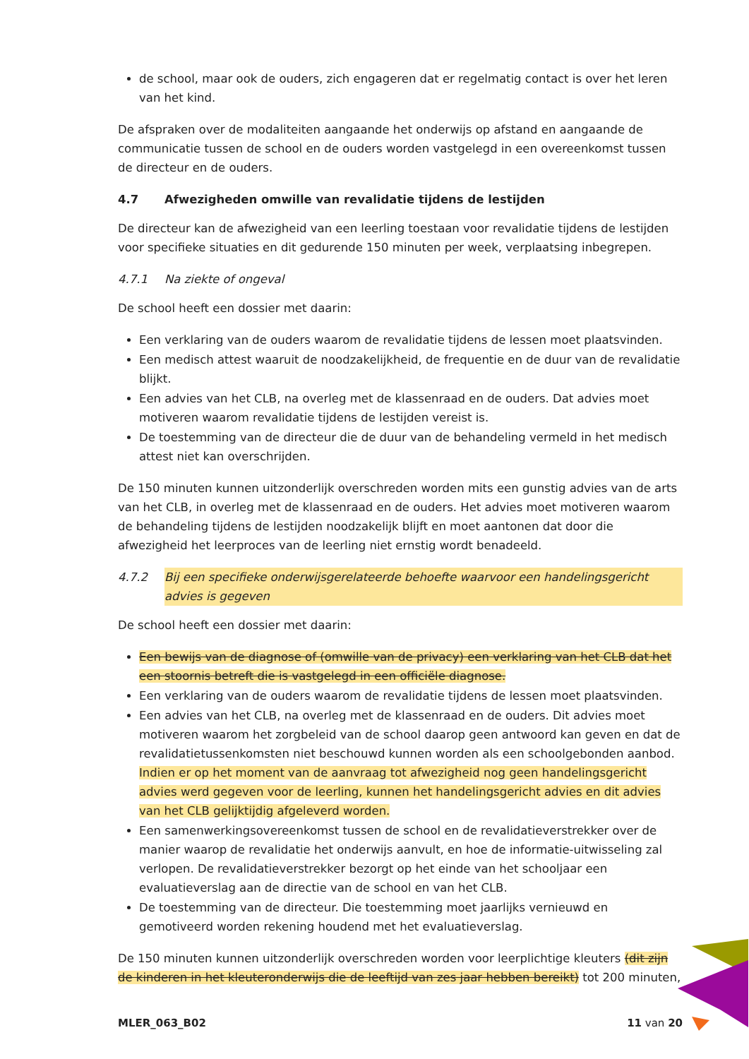de school, maar ook de ouders, zich engageren dat er regelmatig contact is over het leren van het kind.
De afspraken over de modaliteiten aangaande het onderwijs op afstand en aangaande de communicatie tussen de school en de ouders worden vastgelegd in een overeenkomst tussen de directeur en de ouders.
4.7 Afwezigheden omwille van revalidatie tijdens de lestijden
De directeur kan de afwezigheid van een leerling toestaan voor revalidatie tijdens de lestijden voor specifieke situaties en dit gedurende 150 minuten per week, verplaatsing inbegrepen.
4.7.1 Na ziekte of ongeval
De school heeft een dossier met daarin:
Een verklaring van de ouders waarom de revalidatie tijdens de lessen moet plaatsvinden.
Een medisch attest waaruit de noodzakelijkheid, de frequentie en de duur van de revalidatie blijkt.
Een advies van het CLB, na overleg met de klassenraad en de ouders. Dat advies moet motiveren waarom revalidatie tijdens de lestijden vereist is.
De toestemming van de directeur die de duur van de behandeling vermeld in het medisch attest niet kan overschrijden.
De 150 minuten kunnen uitzonderlijk overschreden worden mits een gunstig advies van de arts van het CLB, in overleg met de klassenraad en de ouders. Het advies moet motiveren waarom de behandeling tijdens de lestijden noodzakelijk blijft en moet aantonen dat door die afwezigheid het leerproces van de leerling niet ernstig wordt benadeeld.
4.7.2 Bij een specifieke onderwijsgerelateerde behoefte waarvoor een handelingsgericht advies is gegeven
De school heeft een dossier met daarin:
Een bewijs van de diagnose of (omwille van de privacy) een verklaring van het CLB dat het een stoornis betreft die is vastgelegd in een officiële diagnose.
Een verklaring van de ouders waarom de revalidatie tijdens de lessen moet plaatsvinden.
Een advies van het CLB, na overleg met de klassenraad en de ouders. Dit advies moet motiveren waarom het zorgbeleid van de school daarop geen antwoord kan geven en dat de revalidatietussenkomsten niet beschouwd kunnen worden als een schoolgebonden aanbod. Indien er op het moment van de aanvraag tot afwezigheid nog geen handelingsgericht advies werd gegeven voor de leerling, kunnen het handelingsgericht advies en dit advies van het CLB gelijktijdig afgeleverd worden.
Een samenwerkingsovereenkomst tussen de school en de revalidatieverstrekker over de manier waarop de revalidatie het onderwijs aanvult, en hoe de informatie-uitwisseling zal verlopen. De revalidatieverstrekker bezorgt op het einde van het schooljaar een evaluatieverslag aan de directie van de school en van het CLB.
De toestemming van de directeur. Die toestemming moet jaarlijks vernieuwd en gemotiveerd worden rekening houdend met het evaluatieverslag.
De 150 minuten kunnen uitzonderlijk overschreden worden voor leerplichtige kleuters (dit zijn de kinderen in het kleuteronderwijs die de leeftijd van zes jaar hebben bereikt) tot 200 minuten,
MLER_063_B02 11 van 20